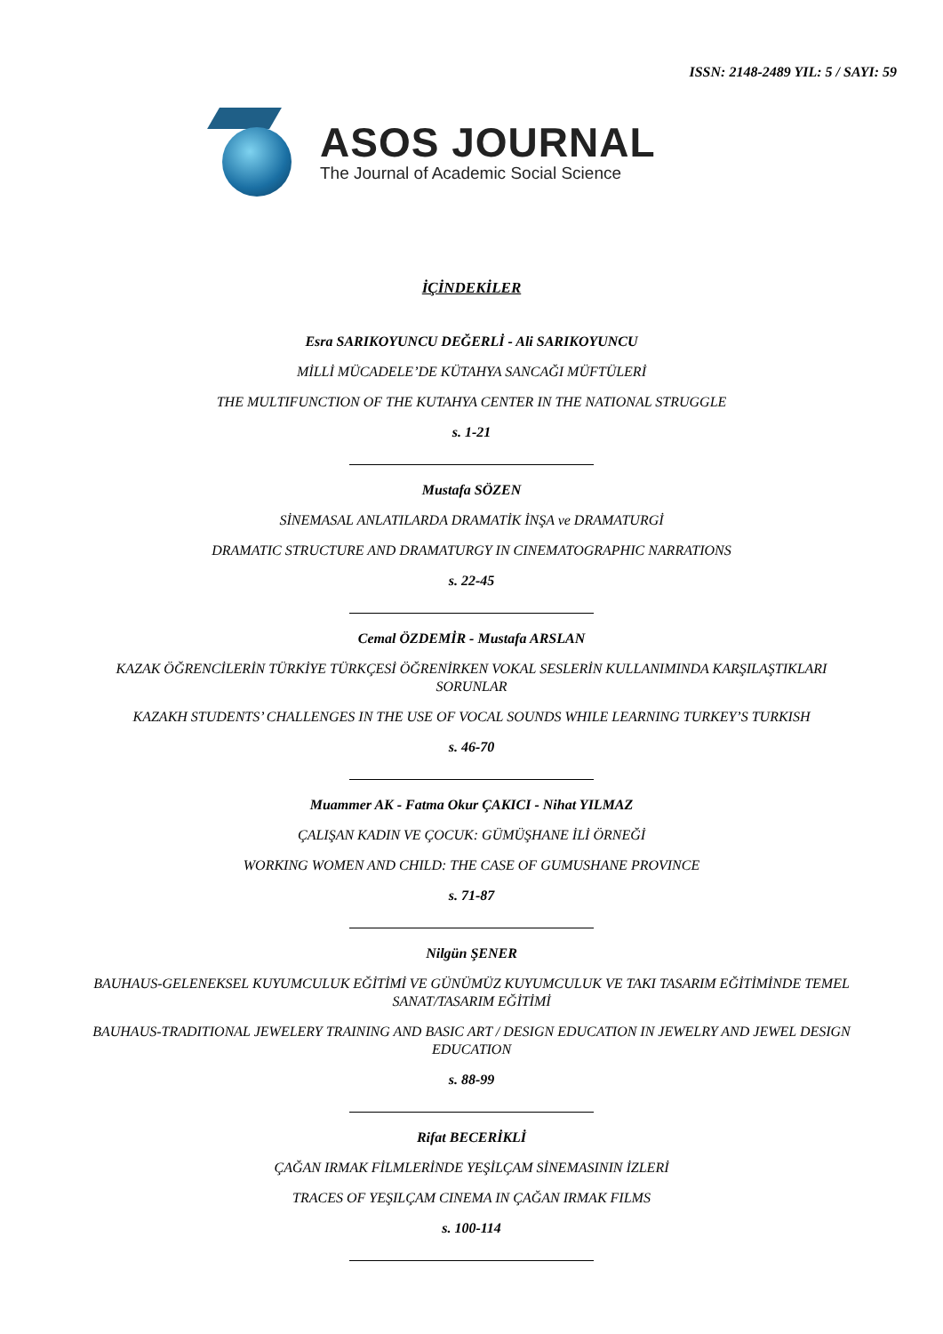ISSN: 2148-2489 YIL: 5 / SAYI: 59
ASOS JOURNAL
The Journal of Academic Social Science
İÇİNDEKİLER
Esra SARIKOYUNCU DEĞERLİ - Ali SARIKOYUNCU
MİLLİ MÜCADELE’DE KÜTAHYA SANCAĞI MÜFTÜLERİ
THE MULTIFUNCTION OF THE KUTAHYA CENTER IN THE NATIONAL STRUGGLE
s. 1-21
Mustafa SÖZEN
SİNEMASAL ANLATILARDA DRAMATİK İNŞA ve DRAMATURGİ
DRAMATIC STRUCTURE AND DRAMATURGY IN CINEMATOGRAPHIC NARRATIONS
s. 22-45
Cemal ÖZDEMİR - Mustafa ARSLAN
KAZAK ÖĞRENCİLERİN TÜRKİYE TÜRKÇESİ ÖĞRENİRKEN VOKAL SESLERİN KULLANIMINDA KARŞILAŞTIKLARI SORUNLAR
KAZAKH STUDENTS’ CHALLENGES IN THE USE OF VOCAL SOUNDS WHILE LEARNING TURKEY’S TURKISH
s. 46-70
Muammer AK - Fatma Okur ÇAKICI - Nihat YILMAZ
ÇALIŞAN KADIN VE ÇOCUK: GÜMÜŞHANE İLİ ÖRNEĞİ
WORKING WOMEN AND CHILD: THE CASE OF GUMUSHANE PROVINCE
s. 71-87
Nilgün ŞENER
BAUHAUS-GELENEKSEL KUYUMCULUK EĞİTİMİ VE GÜNÜMÜZ KUYUMCULUK VE TAKI TASARIM EĞİTİMİNDE TEMEL SANAT/TASARIM EĞİTİMİ
BAUHAUS-TRADITIONAL JEWELERY TRAINING AND BASIC ART / DESIGN EDUCATION IN JEWELRY AND JEWEL DESIGN EDUCATION
s. 88-99
Rifat BECERİKLİ
ÇAĞAN IRMAK FİLMLERİNDE YEŞİLÇAM SİNEMASININ İZLERİ
TRACES OF YEŞILÇAM CINEMA IN ÇAĞAN IRMAK FILMS
s. 100-114